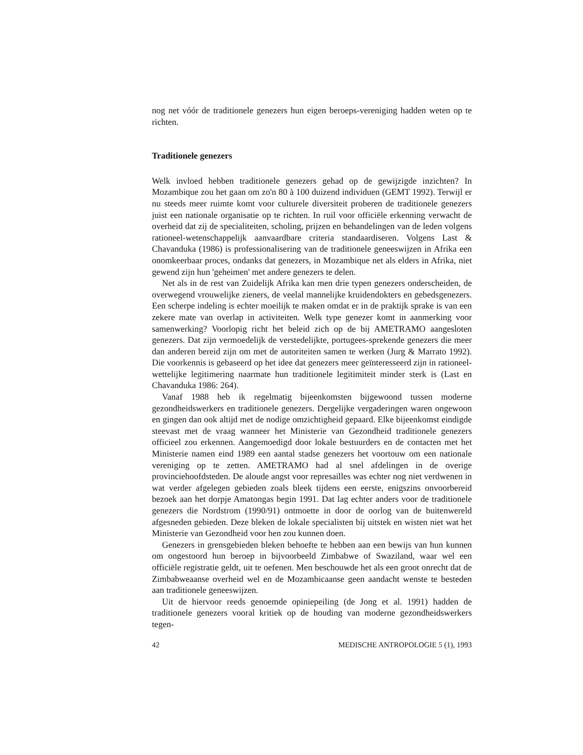nog net vóór de traditionele genezers hun eigen beroeps-vereniging hadden weten op te richten.
Traditionele genezers
Welk invloed hebben traditionele genezers gehad op de gewijzigde inzichten? In Mozambique zou het gaan om zo'n 80 à 100 duizend individuen (GEMT 1992). Terwijl er nu steeds meer ruimte komt voor culturele diversiteit proberen de traditionele genezers juist een nationale organisatie op te richten. In ruil voor officiële erkenning verwacht de overheid dat zij de specialiteiten, scholing, prijzen en behandelingen van de leden volgens rationeel-wetenschappelijk aanvaardbare criteria standaardiseren. Volgens Last & Chavanduka (1986) is professionalisering van de traditionele geneeswijzen in Afrika een onomkeerbaar proces, ondanks dat genezers, in Mozambique net als elders in Afrika, niet gewend zijn hun 'geheimen' met andere genezers te delen.
Net als in de rest van Zuidelijk Afrika kan men drie typen genezers onderscheiden, de overwegend vrouwelijke zieners, de veelal mannelijke kruidendokters en gebedsgenezers. Een scherpe indeling is echter moeilijk te maken omdat er in de praktijk sprake is van een zekere mate van overlap in activiteiten. Welk type genezer komt in aanmerking voor samenwerking? Voorlopig richt het beleid zich op de bij AMETRAMO aangesloten genezers. Dat zijn vermoedelijk de verstedelijkte, portugees-sprekende genezers die meer dan anderen bereid zijn om met de autoriteiten samen te werken (Jurg & Marrato 1992). Die voorkennis is gebaseerd op het idee dat genezers meer geïnteresseerd zijn in rationeel-wettelijke legitimering naarmate hun traditionele legitimiteit minder sterk is (Last en Chavanduka 1986: 264).
Vanaf 1988 heb ik regelmatig bijeenkomsten bijgewoond tussen moderne gezondheidswerkers en traditionele genezers. Dergelijke vergaderingen waren ongewoon en gingen dan ook altijd met de nodige omzichtigheid gepaard. Elke bijeenkomst eindigde steevast met de vraag wanneer het Ministerie van Gezondheid traditionele genezers officieel zou erkennen. Aangemoedigd door lokale bestuurders en de contacten met het Ministerie namen eind 1989 een aantal stadse genezers het voortouw om een nationale vereniging op te zetten. AMETRAMO had al snel afdelingen in de overige provinciehoofdsteden. De aloude angst voor represailles was echter nog niet verdwenen in wat verder afgelegen gebieden zoals bleek tijdens een eerste, enigszins onvoorbereid bezoek aan het dorpje Amatongas begin 1991. Dat lag echter anders voor de traditionele genezers die Nordstrom (1990/91) ontmoette in door de oorlog van de buitenwereld afgesneden gebieden. Deze bleken de lokale specialisten bij uitstek en wisten niet wat het Ministerie van Gezondheid voor hen zou kunnen doen.
Genezers in grensgebieden bleken behoefte te hebben aan een bewijs van hun kunnen om ongestoord hun beroep in bijvoorbeeld Zimbabwe of Swaziland, waar wel een officiële registratie geldt, uit te oefenen. Men beschouwde het als een groot onrecht dat de Zimbabweaanse overheid wel en de Mozambicaanse geen aandacht wenste te besteden aan traditionele geneeswijzen.
Uit de hiervoor reeds genoemde opiniepeiling (de Jong et al. 1991) hadden de traditionele genezers vooral kritiek op de houding van moderne gezondheidswerkers tegen-
42 MEDISCHE ANTROPOLOGIE 5 (1), 1993